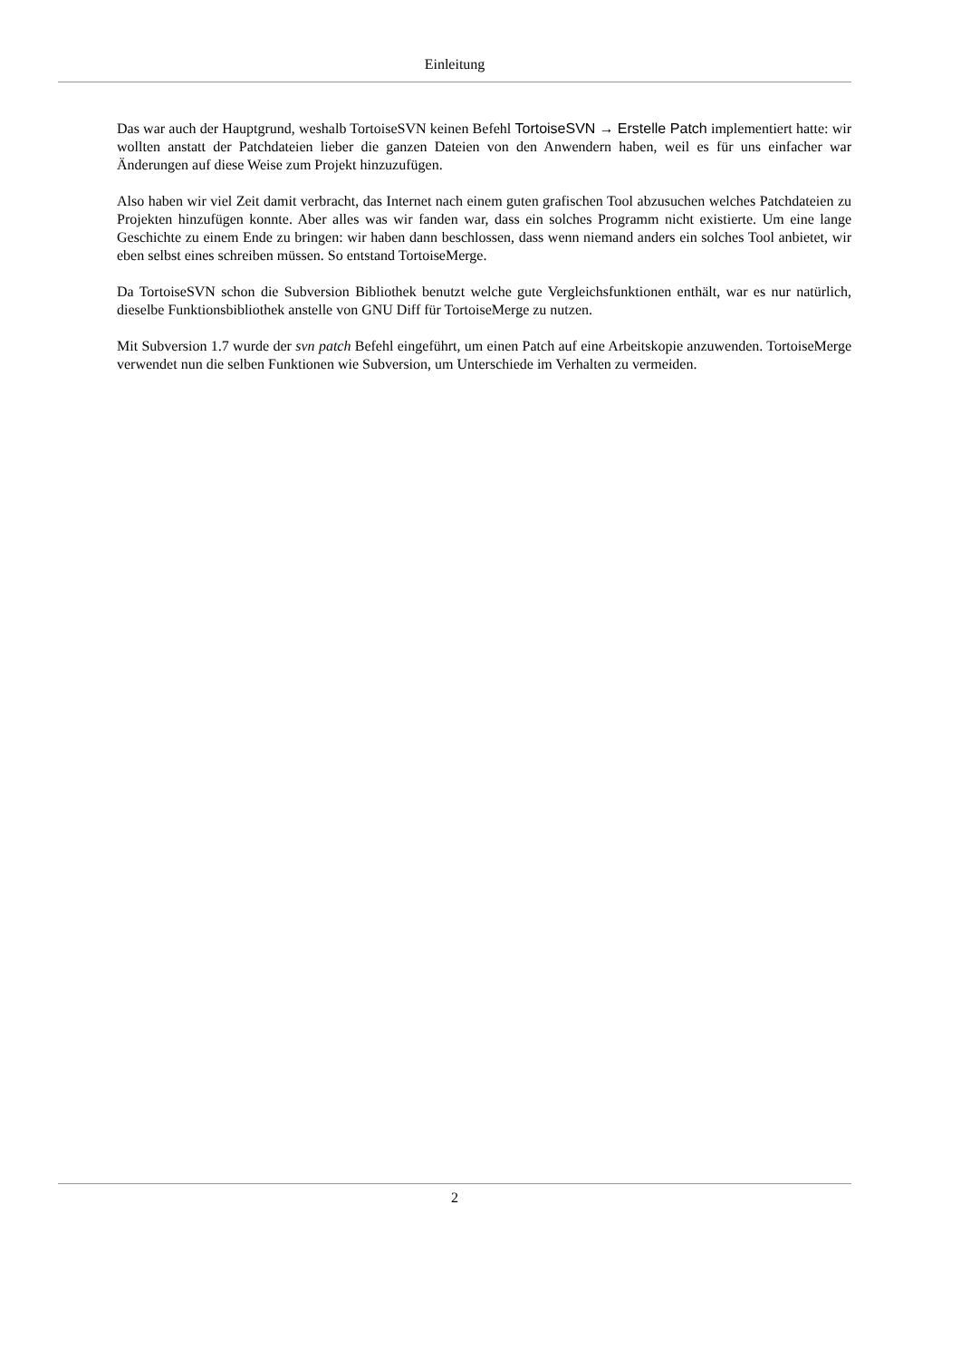Einleitung
Das war auch der Hauptgrund, weshalb TortoiseSVN keinen Befehl TortoiseSVN → Erstelle Patch implementiert hatte: wir wollten anstatt der Patchdateien lieber die ganzen Dateien von den Anwendern haben, weil es für uns einfacher war Änderungen auf diese Weise zum Projekt hinzuzufügen.
Also haben wir viel Zeit damit verbracht, das Internet nach einem guten grafischen Tool abzusuchen welches Patchdateien zu Projekten hinzufügen konnte. Aber alles was wir fanden war, dass ein solches Programm nicht existierte. Um eine lange Geschichte zu einem Ende zu bringen: wir haben dann beschlossen, dass wenn niemand anders ein solches Tool anbietet, wir eben selbst eines schreiben müssen. So entstand TortoiseMerge.
Da TortoiseSVN schon die Subversion Bibliothek benutzt welche gute Vergleichsfunktionen enthält, war es nur natürlich, dieselbe Funktionsbibliothek anstelle von GNU Diff für TortoiseMerge zu nutzen.
Mit Subversion 1.7 wurde der svn patch Befehl eingeführt, um einen Patch auf eine Arbeitskopie anzuwenden. TortoiseMerge verwendet nun die selben Funktionen wie Subversion, um Unterschiede im Verhalten zu vermeiden.
2